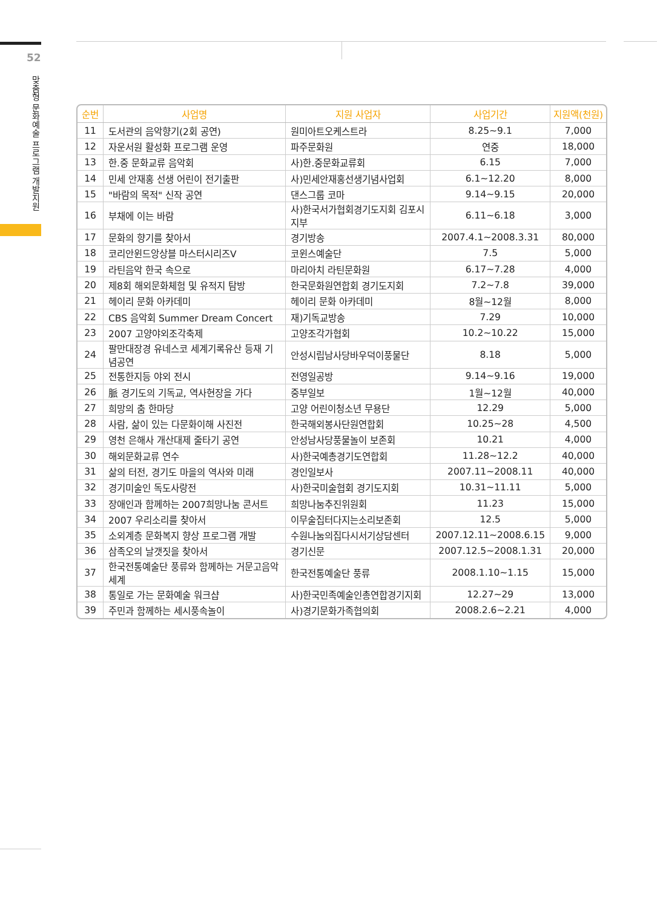52
맞춤형 문화예술 프로그램 개발지원
| 순번 | 사업명 | 지원 사업자 | 사업기간 | 지원액(천원) |
| --- | --- | --- | --- | --- |
| 11 | 도서관의 음악향기(2회 공연) | 원미아트오케스트라 | 8.25~9.1 | 7,000 |
| 12 | 자운서원 활성화 프로그램 운영 | 파주문화원 | 연중 | 18,000 |
| 13 | 한.중 문화교류 음악회 | 사)한.중문화교류회 | 6.15 | 7,000 |
| 14 | 민세 안재홍 선생 어린이 전기출판 | 사)민세안재홍선생기념사업회 | 6.1~12.20 | 8,000 |
| 15 | "바람의 목적" 신작 공연 | 댄스그룹 코마 | 9.14~9.15 | 20,000 |
| 16 | 부채에 이는 바람 | 사)한국서가협회경기도지회 김포시지부 | 6.11~6.18 | 3,000 |
| 17 | 문화의 향기를 찾아서 | 경기방송 | 2007.4.1~2008.3.31 | 80,000 |
| 18 | 코리안윈드앙상블 마스터시리즈Ⅴ | 코윈스예술단 | 7.5 | 5,000 |
| 19 | 라틴음악 한국 속으로 | 마리아치 라틴문화원 | 6.17~7.28 | 4,000 |
| 20 | 제8회 해외문화체험 및 유적지 탐방 | 한국문화원연합회 경기도지회 | 7.2~7.8 | 39,000 |
| 21 | 헤이리 문화 아카데미 | 헤이리 문화 아카데미 | 8월~12월 | 8,000 |
| 22 | CBS 음악회 Summer Dream Concert | 재)기독교방송 | 7.29 | 10,000 |
| 23 | 2007 고양야외조각축제 | 고양조각가협회 | 10.2~10.22 | 15,000 |
| 24 | 팔만대장경 유네스코 세계기록유산 등재 기념공연 | 안성시립남사당바우덕이풍물단 | 8.18 | 5,000 |
| 25 | 전통한지등 야외 전시 | 전영일공방 | 9.14~9.16 | 19,000 |
| 26 | 脈 경기도의 기독교, 역사현장을 가다 | 중부일보 | 1월~12월 | 40,000 |
| 27 | 희망의 춤 한마당 | 고양 어린이청소년 무용단 | 12.29 | 5,000 |
| 28 | 사람, 삶이 있는 다문화이해 사진전 | 한국해외봉사단원연합회 | 10.25~28 | 4,500 |
| 29 | 영천 은해사 개산대제 줄타기 공연 | 안성남사당풍물놀이 보존회 | 10.21 | 4,000 |
| 30 | 해외문화교류 연수 | 사)한국예총경기도연합회 | 11.28~12.2 | 40,000 |
| 31 | 삶의 터전, 경기도 마을의 역사와 미래 | 경인일보사 | 2007.11~2008.11 | 40,000 |
| 32 | 경기미술인 독도사랑전 | 사)한국미술협회 경기도지회 | 10.31~11.11 | 5,000 |
| 33 | 장애인과 함께하는 2007희망나눔 콘서트 | 희망나눔추진위원회 | 11.23 | 15,000 |
| 34 | 2007 우리소리를 찾아서 | 이무술집터다지는소리보존회 | 12.5 | 5,000 |
| 35 | 소외계층 문화복지 향상 프로그램 개발 | 수원나눔의집다시서기상담센터 | 2007.12.11~2008.6.15 | 9,000 |
| 36 | 삼족오의 날갯짓을 찾아서 | 경기신문 | 2007.12.5~2008.1.31 | 20,000 |
| 37 | 한국전통예술단 풍류와 함께하는 거문고음악세계 | 한국전통예술단 풍류 | 2008.1.10~1.15 | 15,000 |
| 38 | 통일로 가는 문화예술 워크샵 | 사)한국민족예술인총연합경기지회 | 12.27~29 | 13,000 |
| 39 | 주민과 함께하는 세시풍속놀이 | 사)경기문화가족협의회 | 2008.2.6~2.21 | 4,000 |